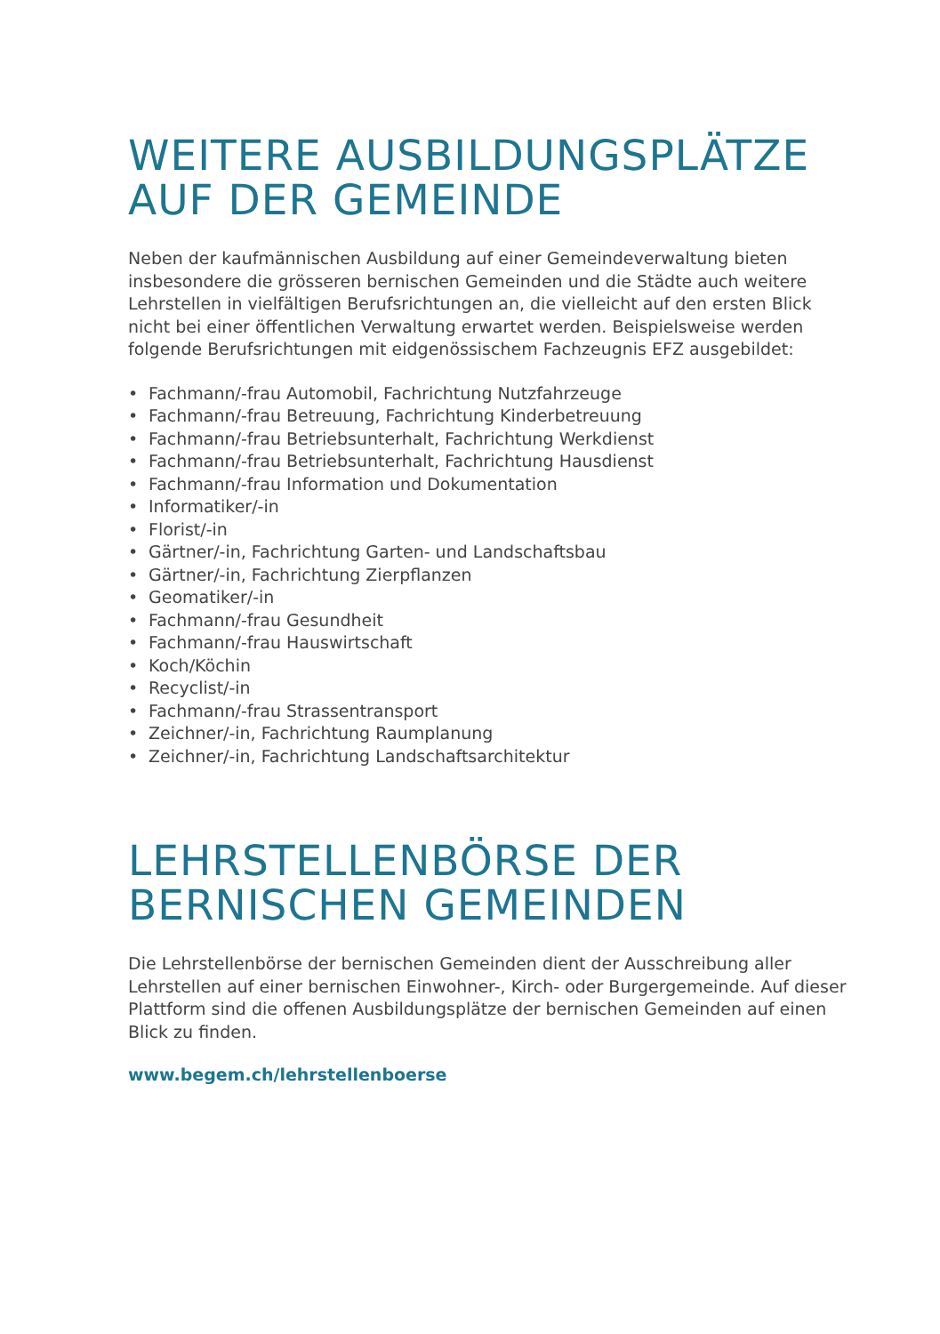WEITERE AUSBILDUNGSPLÄTZE
AUF DER GEMEINDE
Neben der kaufmännischen Ausbildung auf einer Gemeindeverwaltung bieten insbesondere die grösseren bernischen Gemeinden und die Städte auch weitere Lehrstellen in vielfältigen Berufsrichtungen an, die vielleicht auf den ersten Blick nicht bei einer öffentlichen Verwaltung erwartet werden. Beispielsweise werden folgende Berufsrichtungen mit eidgenössischem Fachzeugnis EFZ aus­gebildet:
• Fachmann/-frau Automobil, Fachrichtung Nutzfahrzeuge
• Fachmann/-frau Betreuung, Fachrichtung Kinderbetreuung
• Fachmann/-frau Betriebsunterhalt, Fachrichtung Werkdienst
• Fachmann/-frau Betriebsunterhalt, Fachrichtung Hausdienst
• Fachmann/-frau Information und Dokumentation
• Informatiker/-in
• Florist/-in
• Gärtner/-in, Fachrichtung Garten- und Landschaftsbau
• Gärtner/-in, Fachrichtung Zierpflanzen
• Geomatiker/-in
• Fachmann/-frau Gesundheit
• Fachmann/-frau Hauswirtschaft
• Koch/Köchin
• Recyclist/-in
• Fachmann/-frau Strassentransport
• Zeichner/-in, Fachrichtung Raumplanung
• Zeichner/-in, Fachrichtung Landschaftsarchitektur
LEHRSTELLENBÖRSE DER
BERNISCHEN GEMEINDEN
Die Lehrstellenbörse der bernischen Gemeinden dient der Ausschreibung aller Lehrstellen auf einer bernischen Einwohner-, Kirch- oder Burgergemeinde. Auf dieser Plattform sind die offenen Ausbildungsplätze der bernischen Gemeinden auf einen Blick zu finden.
www.begem.ch/lehrstellenboerse